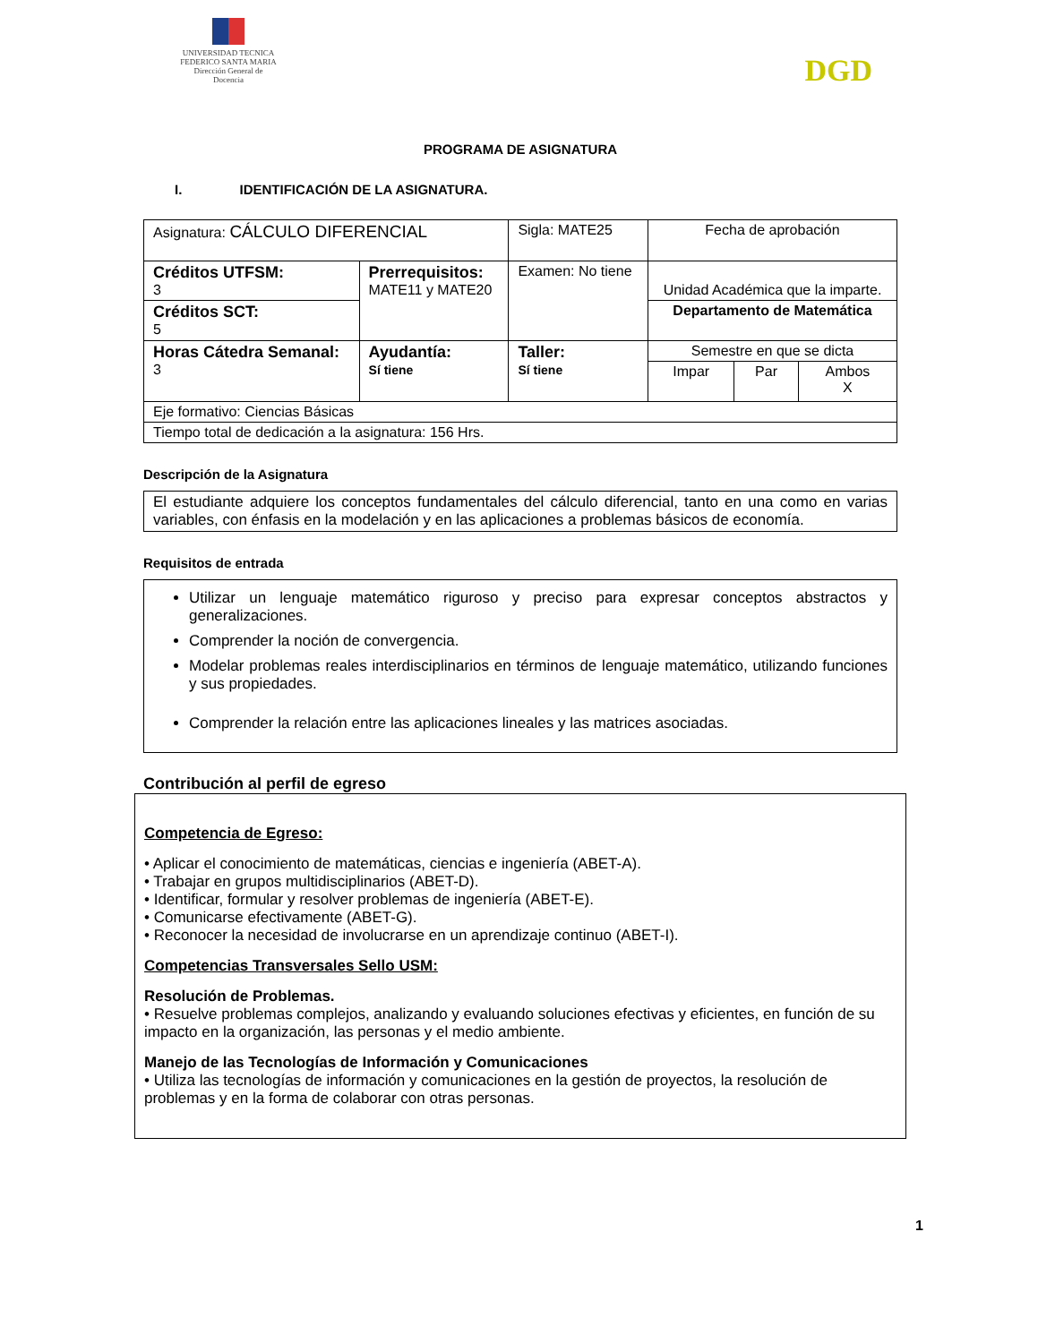UNIVERSIDAD TECNICA
FEDERICO SANTA MARIA
Dirección General de Docencia
DGD
PROGRAMA DE ASIGNATURA
I. IDENTIFICACIÓN DE LA ASIGNATURA.
| Asignatura: CÁLCULO DIFERENCIAL | | Sigla: MATE25 | Fecha de aprobación | | |
| Créditos UTFSM: 3 | Prerrequisitos: MATE11 y MATE20 | Examen: No tiene | Unidad Académica que la imparte. | | |
| Créditos SCT: 5 | | | Departamento de Matemática | | |
| Horas Cátedra Semanal: 3 | Ayudantía: Sí tiene | Taller: Sí tiene | Semestre en que se dicta | | |
| | | | Impar | Par | Ambos X |
| Eje formativo: Ciencias Básicas | | | | | |
| Tiempo total de dedicación a la asignatura: 156 Hrs. | | | | | |
Descripción de la Asignatura
El estudiante adquiere los conceptos fundamentales del cálculo diferencial, tanto en una como en varias variables, con énfasis en la modelación y en las aplicaciones a problemas básicos de economía.
Requisitos de entrada
Utilizar un lenguaje matemático riguroso y preciso para expresar conceptos abstractos y generalizaciones.
Comprender la noción de convergencia.
Modelar problemas reales interdisciplinarios en términos de lenguaje matemático, utilizando funciones y sus propiedades.
Comprender la relación entre las aplicaciones lineales y las matrices asociadas.
Contribución al perfil de egreso
Competencia de Egreso:
• Aplicar el conocimiento de matemáticas, ciencias e ingeniería (ABET-A).
• Trabajar en grupos multidisciplinarios (ABET-D).
• Identificar, formular y resolver problemas de ingeniería (ABET-E).
• Comunicarse efectivamente (ABET-G).
• Reconocer la necesidad de involucrarse en un aprendizaje continuo (ABET-I).
Competencias Transversales Sello USM:
Resolución de Problemas.
• Resuelve problemas complejos, analizando y evaluando soluciones efectivas y eficientes, en función de su impacto en la organización, las personas y el medio ambiente.
Manejo de las Tecnologías de Información y Comunicaciones
• Utiliza las tecnologías de información y comunicaciones en la gestión de proyectos, la resolución de problemas y en la forma de colaborar con otras personas.
1